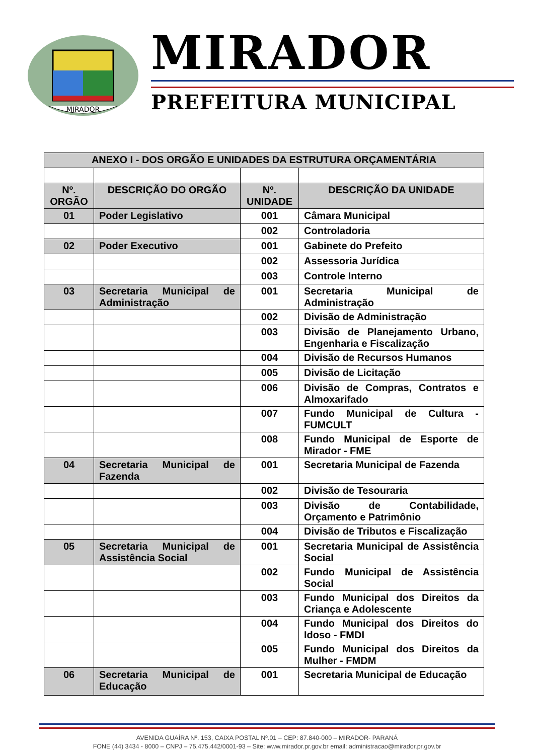MIRADOR
MIRADOR
PREFEITURA MUNICIPAL
| ANEXO I - DOS ORGÃO E UNIDADES DA ESTRUTURA ORÇAMENTÁRIA | | | |
| --- | --- | --- | --- |
| Nº. ORGÃO | DESCRIÇÃO DO ORGÃO | Nº. UNIDADE | DESCRIÇÃO DA UNIDADE |
| 01 | Poder Legislativo | 001 | Câmara Municipal |
| | | 002 | Controladoria |
| 02 | Poder Executivo | 001 | Gabinete do Prefeito |
| | | 002 | Assessoria Jurídica |
| | | 003 | Controle Interno |
| 03 | Secretaria Municipal de Administração | 001 | Secretaria Municipal de Administração |
| | | 002 | Divisão de Administração |
| | | 003 | Divisão de Planejamento Urbano, Engenharia e Fiscalização |
| | | 004 | Divisão de Recursos Humanos |
| | | 005 | Divisão de Licitação |
| | | 006 | Divisão de Compras, Contratos e Almoxarifado |
| | | 007 | Fundo Municipal de Cultura - FUMCULT |
| | | 008 | Fundo Municipal de Esporte de Mirador - FME |
| 04 | Secretaria Municipal de Fazenda | 001 | Secretaria Municipal de Fazenda |
| | | 002 | Divisão de Tesouraria |
| | | 003 | Divisão de Contabilidade, Orçamento e Patrimônio |
| | | 004 | Divisão de Tributos e Fiscalização |
| 05 | Secretaria Municipal de Assistência Social | 001 | Secretaria Municipal de Assistência Social |
| | | 002 | Fundo Municipal de Assistência Social |
| | | 003 | Fundo Municipal dos Direitos da Criança e Adolescente |
| | | 004 | Fundo Municipal dos Direitos do Idoso - FMDI |
| | | 005 | Fundo Municipal dos Direitos da Mulher - FMDM |
| 06 | Secretaria Municipal de Educação | 001 | Secretaria Municipal de Educação |
AVENIDA GUAÍRA Nº. 153, CAIXA POSTAL Nº.01 – CEP: 87.840-000 – MIRADOR- PARANÁ
FONE (44) 3434 - 8000 – CNPJ – 75.475.442/0001-93 – Site: www.mirador.pr.gov.br email: administracao@mirador.pr.gov.br